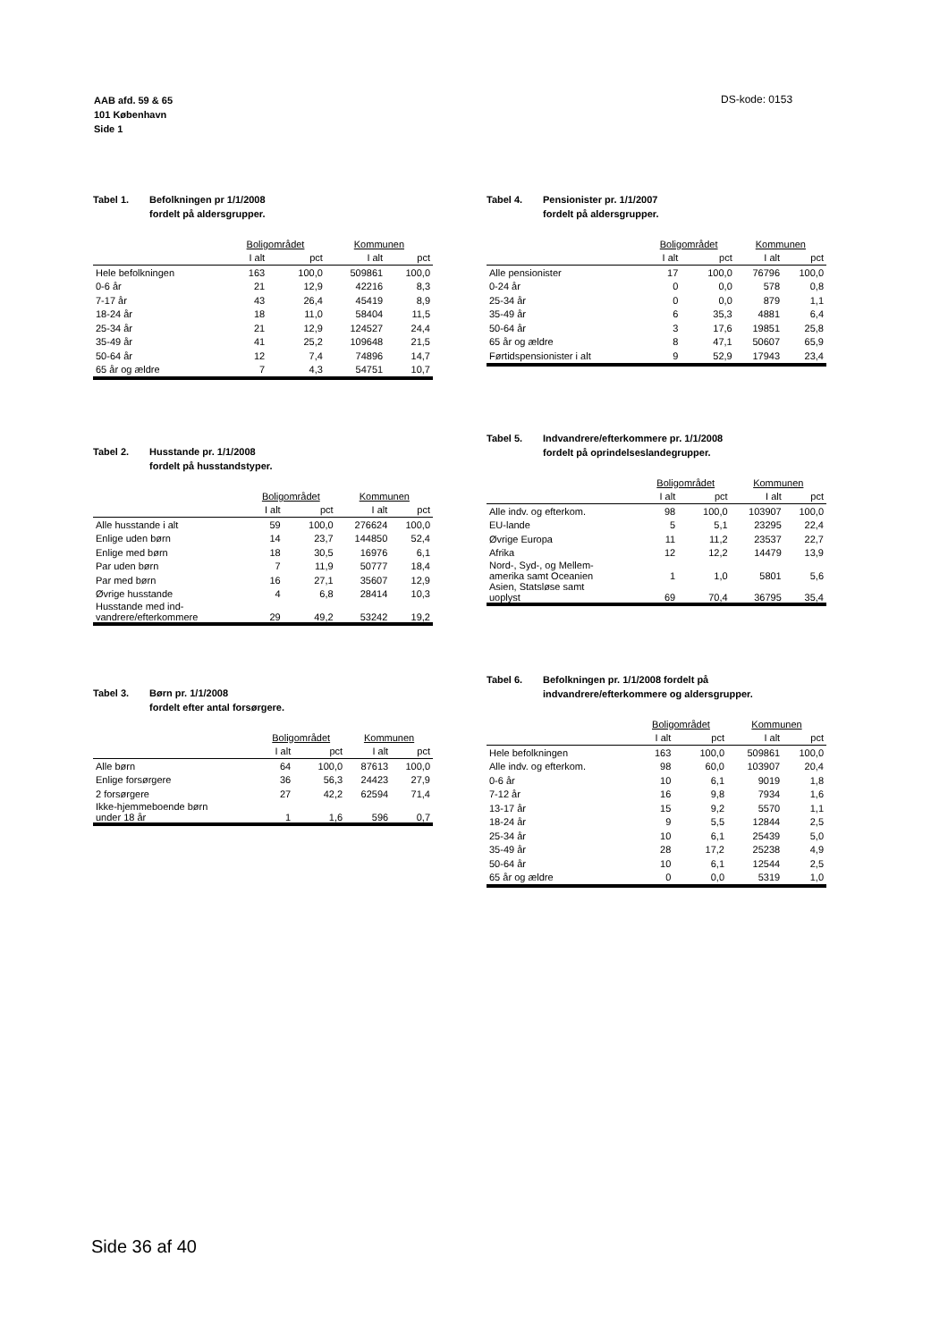AAB afd. 59 & 65
101 København
Side 1
DS-kode: 0153
Tabel 1. Befolkningen pr 1/1/2008
fordelt på aldersgrupper.
| | Boligområdet | | Kommunen | |
| --- | --- | --- | --- | --- |
| | I alt | pct | I alt | pct |
| Hele befolkningen | 163 | 100,0 | 509861 | 100,0 |
| 0-6 år | 21 | 12,9 | 42216 | 8,3 |
| 7-17 år | 43 | 26,4 | 45419 | 8,9 |
| 18-24 år | 18 | 11,0 | 58404 | 11,5 |
| 25-34 år | 21 | 12,9 | 124527 | 24,4 |
| 35-49 år | 41 | 25,2 | 109648 | 21,5 |
| 50-64 år | 12 | 7,4 | 74896 | 14,7 |
| 65 år og ældre | 7 | 4,3 | 54751 | 10,7 |
Tabel 4. Pensionister pr. 1/1/2007
fordelt på aldersgrupper.
| | Boligområdet | | Kommunen | |
| --- | --- | --- | --- | --- |
| | I alt | pct | I alt | pct |
| Alle pensionister | 17 | 100,0 | 76796 | 100,0 |
| 0-24 år | 0 | 0,0 | 578 | 0,8 |
| 25-34 år | 0 | 0,0 | 879 | 1,1 |
| 35-49 år | 6 | 35,3 | 4881 | 6,4 |
| 50-64 år | 3 | 17,6 | 19851 | 25,8 |
| 65 år og ældre | 8 | 47,1 | 50607 | 65,9 |
| Førtidspensionister i alt | 9 | 52,9 | 17943 | 23,4 |
Tabel 2. Husstande pr. 1/1/2008
fordelt på husstandstyper.
| | Boligområdet | | Kommunen | |
| --- | --- | --- | --- | --- |
| | I alt | pct | I alt | pct |
| Alle husstande i alt | 59 | 100,0 | 276624 | 100,0 |
| Enlige uden børn | 14 | 23,7 | 144850 | 52,4 |
| Enlige med børn | 18 | 30,5 | 16976 | 6,1 |
| Par uden børn | 7 | 11,9 | 50777 | 18,4 |
| Par med børn | 16 | 27,1 | 35607 | 12,9 |
| Øvrige husstande | 4 | 6,8 | 28414 | 10,3 |
| Husstande med ind- vandrere/efterkommere | 29 | 49,2 | 53242 | 19,2 |
Tabel 5. Indvandrere/efterkommere pr. 1/1/2008
fordelt på oprindelseslandegrupper.
| | Boligområdet | | Kommunen | |
| --- | --- | --- | --- | --- |
| | I alt | pct | I alt | pct |
| Alle indv. og efterkom. | 98 | 100,0 | 103907 | 100,0 |
| EU-lande | 5 | 5,1 | 23295 | 22,4 |
| Øvrige Europa | 11 | 11,2 | 23537 | 22,7 |
| Afrika | 12 | 12,2 | 14479 | 13,9 |
| Nord-, Syd-, og Mellem- amerika samt Oceanien | 1 | 1,0 | 5801 | 5,6 |
| Asien, Statsløse samt uoplyst | 69 | 70,4 | 36795 | 35,4 |
Tabel 3. Børn pr. 1/1/2008
fordelt efter antal forsørgere.
| | Boligområdet | | Kommunen | |
| --- | --- | --- | --- | --- |
| | I alt | pct | I alt | pct |
| Alle børn | 64 | 100,0 | 87613 | 100,0 |
| Enlige forsørgere | 36 | 56,3 | 24423 | 27,9 |
| 2 forsørgere | 27 | 42,2 | 62594 | 71,4 |
| Ikke-hjemmeboende børn under 18 år | 1 | 1,6 | 596 | 0,7 |
Tabel 6. Befolkningen pr. 1/1/2008 fordelt på
indvandrere/efterkommere og aldersgrupper.
| | Boligområdet | | Kommunen | |
| --- | --- | --- | --- | --- |
| | I alt | pct | I alt | pct |
| Hele befolkningen | 163 | 100,0 | 509861 | 100,0 |
| Alle indv. og efterkom. | 98 | 60,0 | 103907 | 20,4 |
| 0-6 år | 10 | 6,1 | 9019 | 1,8 |
| 7-12 år | 16 | 9,8 | 7934 | 1,6 |
| 13-17 år | 15 | 9,2 | 5570 | 1,1 |
| 18-24 år | 9 | 5,5 | 12844 | 2,5 |
| 25-34 år | 10 | 6,1 | 25439 | 5,0 |
| 35-49 år | 28 | 17,2 | 25238 | 4,9 |
| 50-64 år | 10 | 6,1 | 12544 | 2,5 |
| 65 år og ældre | 0 | 0,0 | 5319 | 1,0 |
Side 36 af 40